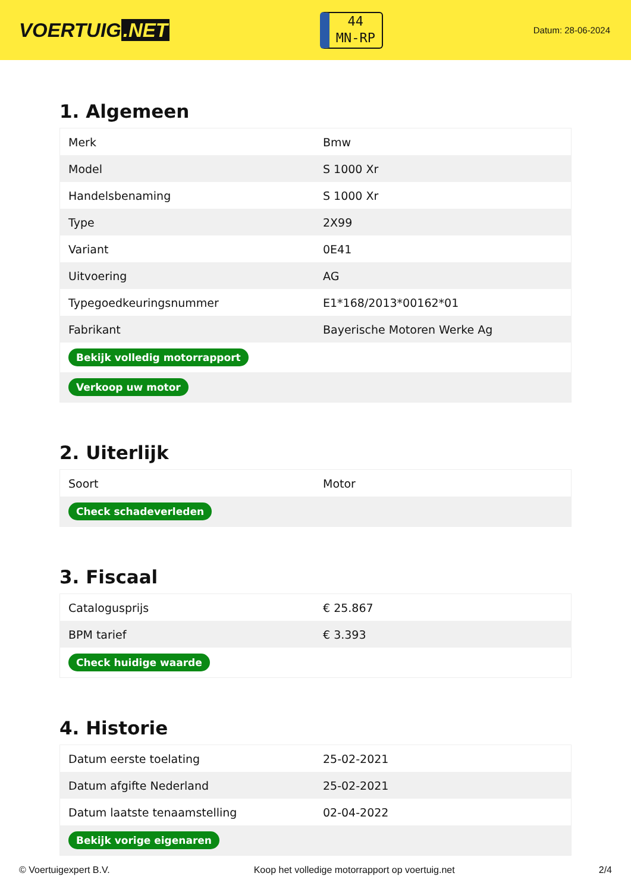VOERTUIG.NET
44
MN-RP
Datum: 28-06-2024
1. Algemeen
| Merk | Bmw |
| Model | S 1000 Xr |
| Handelsbenaming | S 1000 Xr |
| Type | 2X99 |
| Variant | 0E41 |
| Uitvoering | AG |
| Typegoedkeuringsnummer | E1*168/2013*00162*01 |
| Fabrikant | Bayerische Motoren Werke Ag |
| Bekijk volledig motorrapport | |
| Verkoop uw motor | |
2. Uiterlijk
| Soort | Motor |
| Check schadeverleden | |
3. Fiscaal
| Catalogusprijs | € 25.867 |
| BPM tarief | € 3.393 |
| Check huidige waarde | |
4. Historie
| Datum eerste toelating | 25-02-2021 |
| Datum afgifte Nederland | 25-02-2021 |
| Datum laatste tenaamstelling | 02-04-2022 |
| Bekijk vorige eigenaren | |
© Voertuigexpert B.V. Koop het volledige motorrapport op voertuig.net 2/4